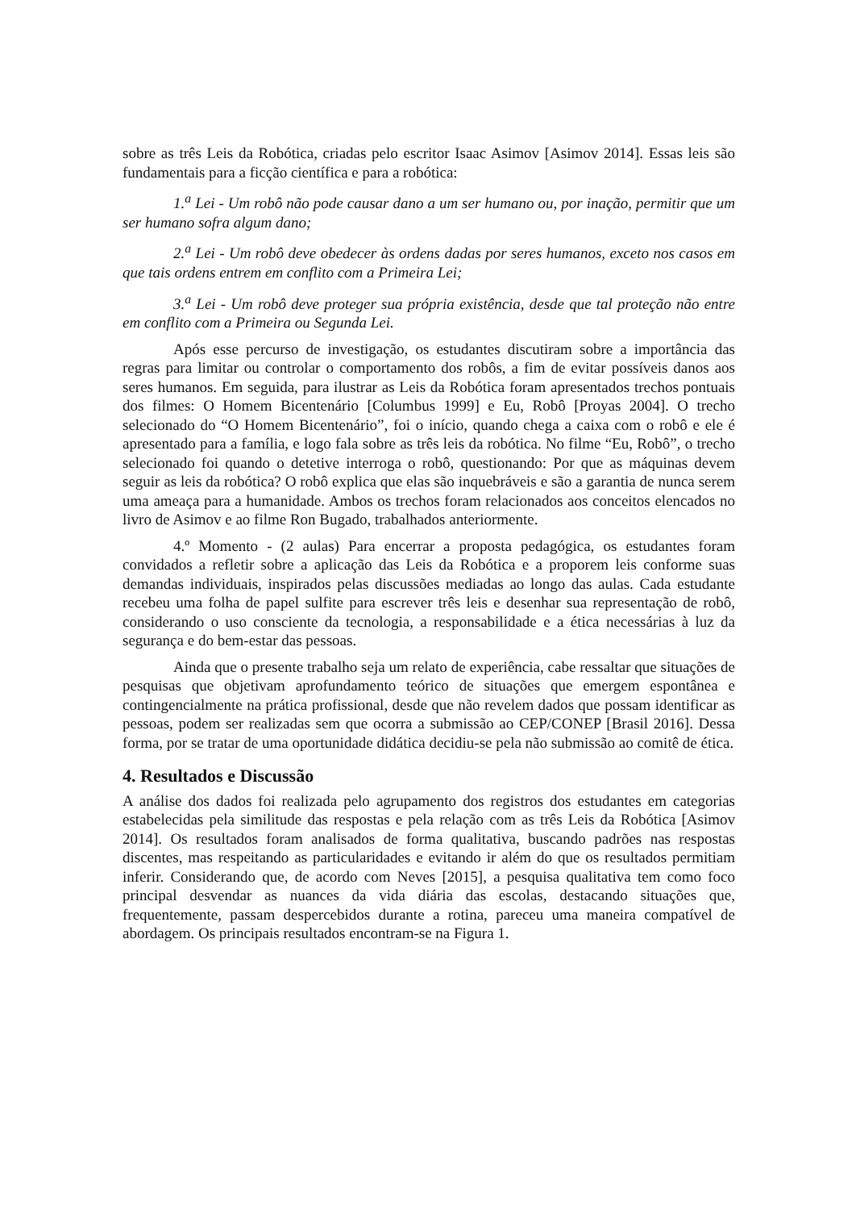sobre as três Leis da Robótica, criadas pelo escritor Isaac Asimov [Asimov 2014]. Essas leis são fundamentais para a ficção científica e para a robótica:
1.<sup>a</sup> Lei - Um robô não pode causar dano a um ser humano ou, por inação, permitir que um ser humano sofra algum dano;
2.<sup>a</sup> Lei - Um robô deve obedecer às ordens dadas por seres humanos, exceto nos casos em que tais ordens entrem em conflito com a Primeira Lei;
3.<sup>a</sup> Lei - Um robô deve proteger sua própria existência, desde que tal proteção não entre em conflito com a Primeira ou Segunda Lei.
Após esse percurso de investigação, os estudantes discutiram sobre a importância das regras para limitar ou controlar o comportamento dos robôs, a fim de evitar possíveis danos aos seres humanos. Em seguida, para ilustrar as Leis da Robótica foram apresentados trechos pontuais dos filmes: O Homem Bicentenário [Columbus 1999] e Eu, Robô [Proyas 2004]. O trecho selecionado do “O Homem Bicentenário”, foi o início, quando chega a caixa com o robô e ele é apresentado para a família, e logo fala sobre as três leis da robótica. No filme “Eu, Robô”, o trecho selecionado foi quando o detetive interroga o robô, questionando: Por que as máquinas devem seguir as leis da robótica? O robô explica que elas são inquebráveis e são a garantia de nunca serem uma ameaça para a humanidade. Ambos os trechos foram relacionados aos conceitos elencados no livro de Asimov e ao filme Ron Bugado, trabalhados anteriormente.
4.º Momento - (2 aulas) Para encerrar a proposta pedagógica, os estudantes foram convidados a refletir sobre a aplicação das Leis da Robótica e a proporem leis conforme suas demandas individuais, inspirados pelas discussões mediadas ao longo das aulas. Cada estudante recebeu uma folha de papel sulfite para escrever três leis e desenhar sua representação de robô, considerando o uso consciente da tecnologia, a responsabilidade e a ética necessárias à luz da segurança e do bem-estar das pessoas.
Ainda que o presente trabalho seja um relato de experiência, cabe ressaltar que situações de pesquisas que objetivam aprofundamento teórico de situações que emergem espontânea e contingencialmente na prática profissional, desde que não revelem dados que possam identificar as pessoas, podem ser realizadas sem que ocorra a submissão ao CEP/CONEP [Brasil 2016]. Dessa forma, por se tratar de uma oportunidade didática decidiu-se pela não submissão ao comitê de ética.
4. Resultados e Discussão
A análise dos dados foi realizada pelo agrupamento dos registros dos estudantes em categorias estabelecidas pela similitude das respostas e pela relação com as três Leis da Robótica [Asimov 2014]. Os resultados foram analisados de forma qualitativa, buscando padrões nas respostas discentes, mas respeitando as particularidades e evitando ir além do que os resultados permitiam inferir. Considerando que, de acordo com Neves [2015], a pesquisa qualitativa tem como foco principal desvendar as nuances da vida diária das escolas, destacando situações que, frequentemente, passam despercebidos durante a rotina, pareceu uma maneira compatível de abordagem. Os principais resultados encontram-se na Figura 1.